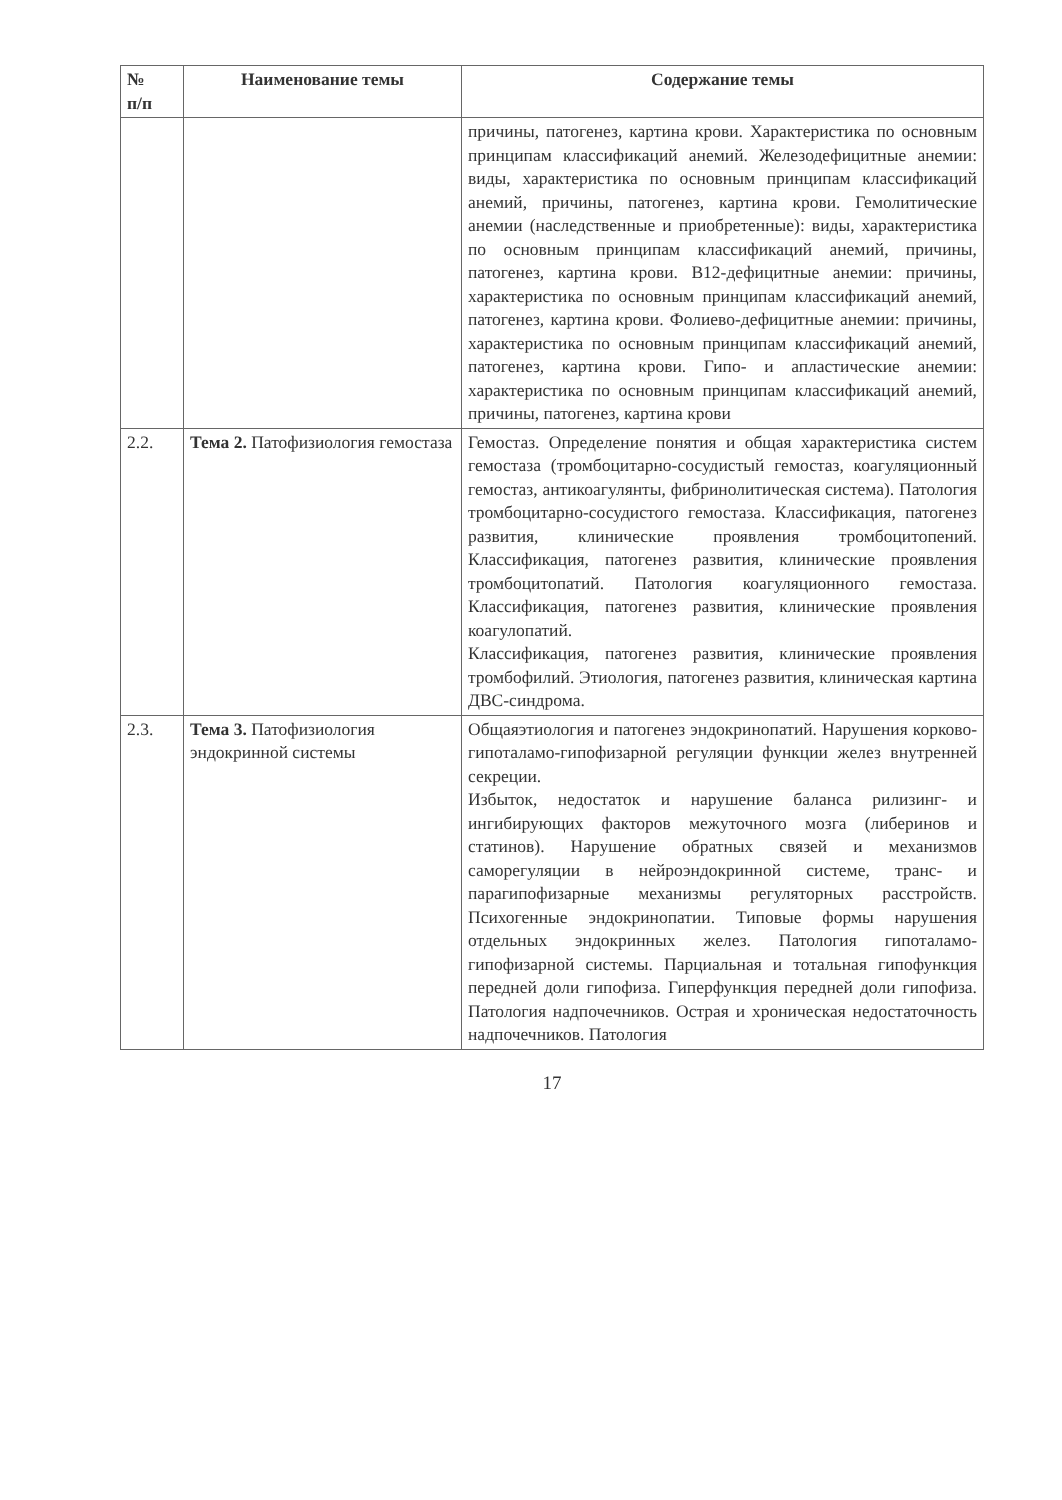| № п/п | Наименование темы | Содержание темы |
| --- | --- | --- |
| | | причины, патогенез, картина крови. Характеристика по основным принципам классификаций анемий. Железодефицитные анемии: виды, характеристика по основным принципам классификаций анемий, причины, патогенез, картина крови. Гемолитические анемии (наследственные и приобретенные): виды, характеристика по основным принципам классификаций анемий, причины, патогенез, картина крови. В12-дефицитные анемии: причины, характеристика по основным принципам классификаций анемий, патогенез, картина крови. Фолиево-дефицитные анемии: причины, характеристика по основным принципам классификаций анемий, патогенез, картина крови. Гипо- и апластические анемии: характеристика по основным принципам классификаций анемий, причины, патогенез, картина крови |
| 2.2. | Тема 2. Патофизиология гемостаза | Гемостаз. Определение понятия и общая характеристика систем гемостаза (тромбоцитарно-сосудистый гемостаз, коагуляционный гемостаз, антикоагулянты, фибринолитическая система). Патология тромбоцитарно-сосудистого гемостаза. Классификация, патогенез развития, клинические проявления тромбоцитопений. Классификация, патогенез развития, клинические проявления тромбоцитопатий. Патология коагуляционного гемостаза. Классификация, патогенез развития, клинические проявления коагулопатий. Классификация, патогенез развития, клинические проявления тромбофилий. Этиология, патогенез развития, клиническая картина ДВС-синдрома. |
| 2.3. | Тема 3. Патофизиология эндокринной системы | Общаяэтиология и патогенез эндокринопатий. Нарушения корково-гипоталамо-гипофизарной регуляции функции желез внутренней секреции. Избыток, недостаток и нарушение баланса рилизинг- и ингибирующих факторов межуточного мозга (либеринов и статинов). Нарушение обратных связей и механизмов саморегуляции в нейроэндокринной системе, транс- и парагипофизарные механизмы регуляторных расстройств. Психогенные эндокринопатии. Типовые формы нарушения отдельных эндокринных желез. Патология гипоталамо-гипофизарной системы. Парциальная и тотальная гипофункция передней доли гипофиза. Гиперфункция передней доли гипофиза. Патология надпочечников. Острая и хроническая недостаточность надпочечников. Патология |
17